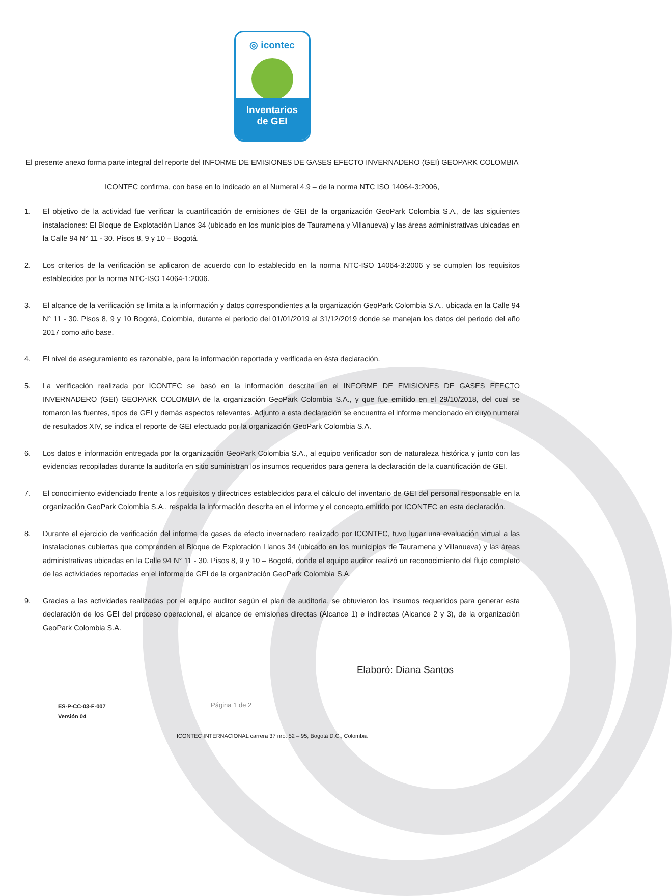◎ icontec
Inventarios
de GEI
El presente anexo forma parte integral del reporte del INFORME DE EMISIONES DE GASES EFECTO INVERNADERO (GEI) GEOPARK COLOMBIA
ICONTEC confirma, con base en lo indicado en el Numeral 4.9 – de la norma NTC ISO 14064-3:2006,
1. El objetivo de la actividad fue verificar la cuantificación de emisiones de GEI de la organización GeoPark Colombia S.A., de las siguientes instalaciones: El Bloque de Explotación Llanos 34 (ubicado en los municipios de Tauramena y Villanueva) y las áreas administrativas ubicadas en la Calle 94 N° 11 - 30. Pisos 8, 9 y 10 – Bogotá.
2. Los criterios de la verificación se aplicaron de acuerdo con lo establecido en la norma NTC-ISO 14064-3:2006 y se cumplen los requisitos establecidos por la norma NTC-ISO 14064-1:2006.
3. El alcance de la verificación se limita a la información y datos correspondientes a la organización GeoPark Colombia S.A., ubicada en la Calle 94 N° 11 - 30. Pisos 8, 9 y 10 Bogotá, Colombia, durante el periodo del 01/01/2019 al 31/12/2019 donde se manejan los datos del periodo del año 2017 como año base.
4. El nivel de aseguramiento es razonable, para la información reportada y verificada en ésta declaración.
5. La verificación realizada por ICONTEC se basó en la información descrita en el INFORME DE EMISIONES DE GASES EFECTO INVERNADERO (GEI) GEOPARK COLOMBIA de la organización GeoPark Colombia S.A., y que fue emitido en el 29/10/2018, del cual se tomaron las fuentes, tipos de GEI y demás aspectos relevantes. Adjunto a esta declaración se encuentra el informe mencionado en cuyo numeral de resultados XIV, se indica el reporte de GEI efectuado por la organización GeoPark Colombia S.A.
6. Los datos e información entregada por la organización GeoPark Colombia S.A., al equipo verificador son de naturaleza histórica y junto con las evidencias recopiladas durante la auditoría en sitio suministran los insumos requeridos para genera la declaración de la cuantificación de GEI.
7. El conocimiento evidenciado frente a los requisitos y directrices establecidos para el cálculo del inventario de GEI del personal responsable en la organización GeoPark Colombia S.A,. respalda la información descrita en el informe y el concepto emitido por ICONTEC en esta declaración.
8. Durante el ejercicio de verificación del informe de gases de efecto invernadero realizado por ICONTEC, tuvo lugar una evaluación virtual a las instalaciones cubiertas que comprenden el Bloque de Explotación Llanos 34 (ubicado en los municipios de Tauramena y Villanueva) y las áreas administrativas ubicadas en la Calle 94 N° 11 - 30. Pisos 8, 9 y 10 – Bogotá, donde el equipo auditor realizó un reconocimiento del flujo completo de las actividades reportadas en el informe de GEI de la organización GeoPark Colombia S.A.
9. Gracias a las actividades realizadas por el equipo auditor según el plan de auditoría, se obtuvieron los insumos requeridos para generar esta declaración de los GEI del proceso operacional, el alcance de emisiones directas (Alcance 1) e indirectas (Alcance 2 y 3), de la organización GeoPark Colombia S.A.
Elaboró: Diana Santos
ES-P-CC-03-F-007
Versión 04
Página 1 de 2
ICONTEC INTERNACIONAL carrera 37 nro. 52 – 95, Bogotá D.C., Colombia